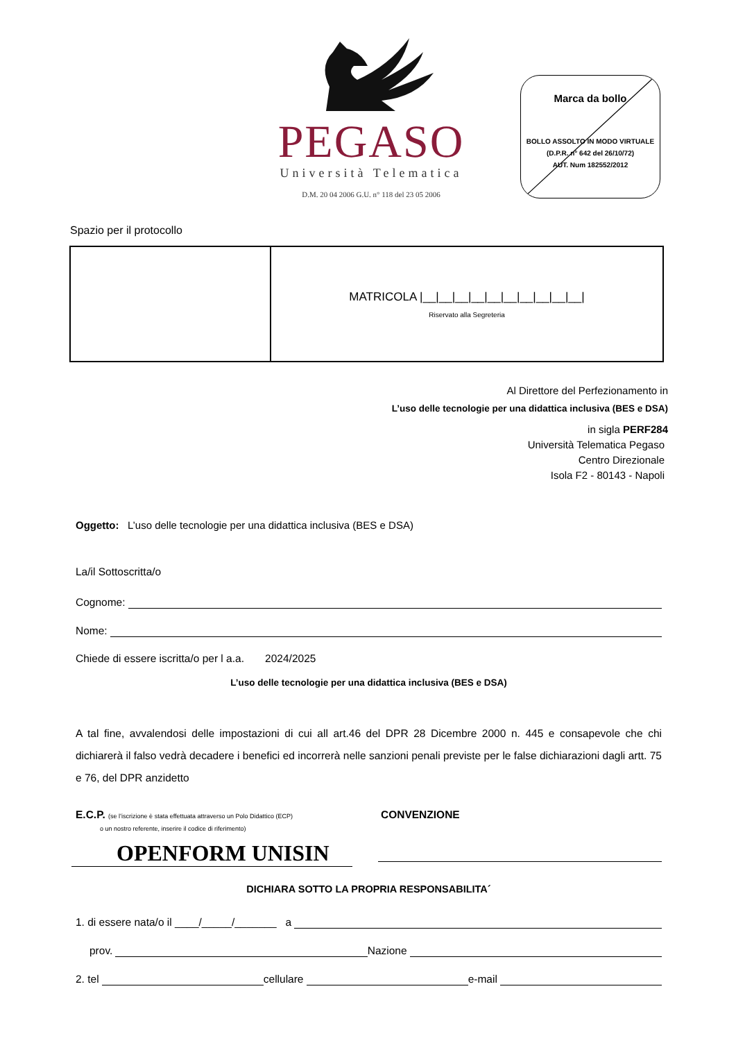PEGASO
Università Telematica
D.M. 20 04 2006 G.U. n° 118 del 23 05 2006
Marca da bollo
BOLLO ASSOLTO IN MODO VIRTUALE
(D.P.R. n° 642 del 26/10/72)
AUT. Num 182552/2012
Spazio per il protocollo
| | MATRICOLA /__/__/__/__/__/__/__/__/__/__/ Riservato alla Segreteria |
Al Direttore del Perfezionamento in
L’uso delle tecnologie per una didattica inclusiva (BES e DSA)
in sigla PERF284
Università Telematica Pegaso
Centro Direzionale
Isola F2 - 80143 - Napoli
Oggetto: L’uso delle tecnologie per una didattica inclusiva (BES e DSA)
La/il Sottoscritta/o
Cognome:
Nome:
Chiede di essere iscritta/o per l a.a. 2024/2025
L’uso delle tecnologie per una didattica inclusiva (BES e DSA)
A tal fine, avvalendosi delle impostazioni di cui all art.46 del DPR 28 Dicembre 2000 n. 445 e consapevole che chi dichiarerà il falso vedrà decadere i benefici ed incorrerà nelle sanzioni penali previste per le false dichiarazioni dagli artt. 75 e 76, del DPR anzidetto
E.C.P. (se l’iscrizione è stata effettuata attraverso un Polo Didattico (ECP)
o un nostro referente, inserire il codice di riferimento)
OPENFORM UNISIN
CONVENZIONE
DICHIARA SOTTO LA PROPRIA RESPONSABILITA´
1. di essere nata/o il ____/_____/_______ a
prov. Nazione
2. tel cellulare e-mail